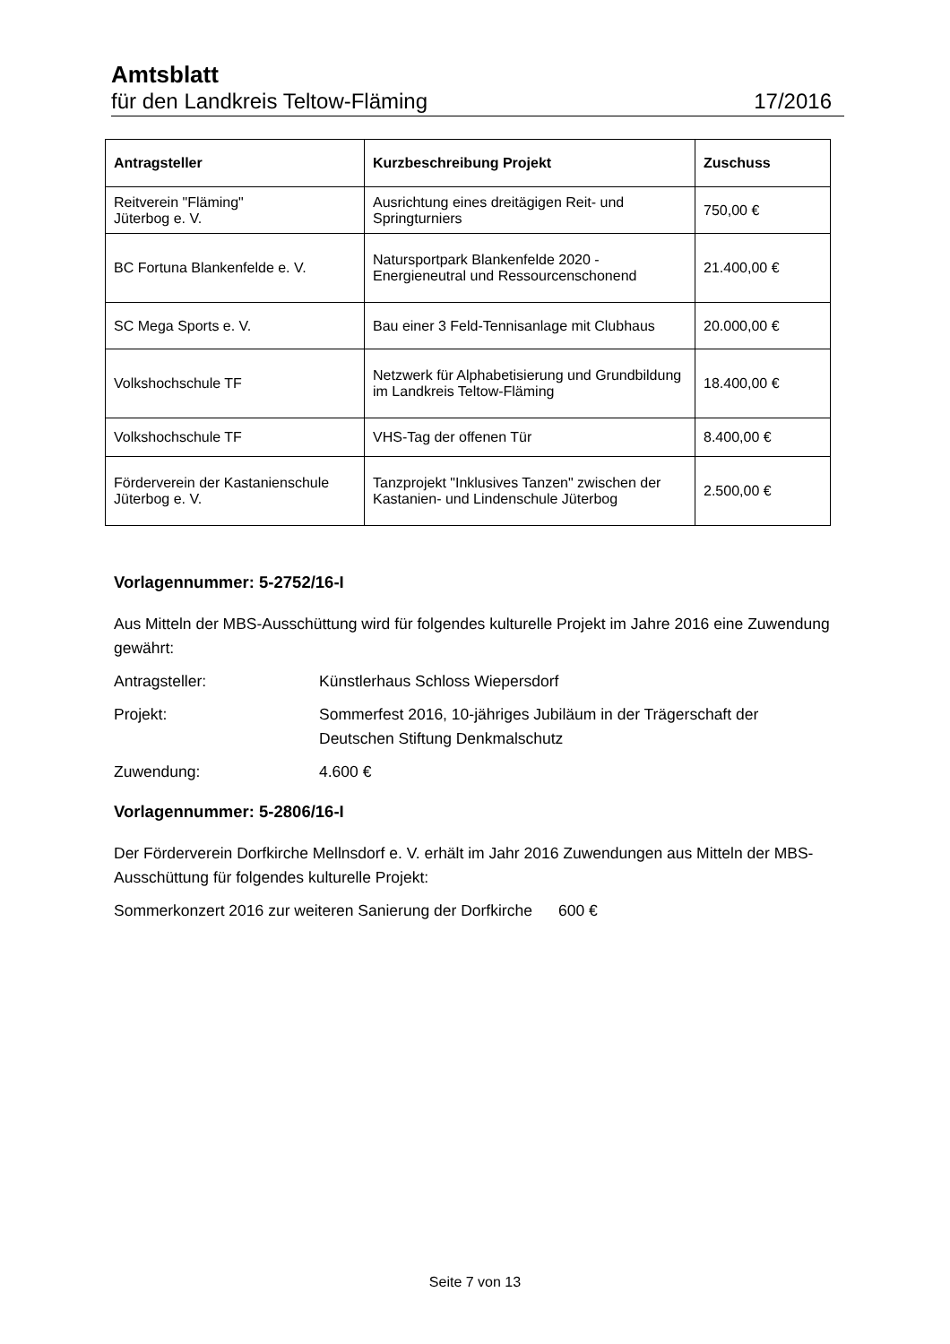Amtsblatt
für den Landkreis Teltow-Fläming 17/2016
| Antragsteller | Kurzbeschreibung Projekt | Zuschuss |
| --- | --- | --- |
| Reitverein "Fläming" Jüterbog e. V. | Ausrichtung eines dreitägigen Reit- und Springturniers | 750,00 € |
| BC Fortuna Blankenfelde e. V. | Natursportpark Blankenfelde 2020 - Energieneutral und Ressourcenschonend | 21.400,00 € |
| SC Mega Sports e. V. | Bau einer 3 Feld-Tennisanlage mit Clubhaus | 20.000,00 € |
| Volkshochschule TF | Netzwerk für Alphabetisierung und Grundbildung im Landkreis Teltow-Fläming | 18.400,00 € |
| Volkshochschule TF | VHS-Tag der offenen Tür | 8.400,00 € |
| Förderverein der Kastanienschule Jüterbog e. V. | Tanzprojekt "Inklusives Tanzen" zwischen der Kastanien- und Lindenschule Jüterbog | 2.500,00 € |
Vorlagennummer: 5-2752/16-I
Aus Mitteln der MBS-Ausschüttung wird für folgendes kulturelle Projekt im Jahre 2016 eine Zuwendung gewährt:
Antragsteller: Künstlerhaus Schloss Wiepersdorf
Projekt: Sommerfest 2016, 10-jähriges Jubiläum in der Trägerschaft der Deutschen Stiftung Denkmalschutz
Zuwendung: 4.600 €
Vorlagennummer: 5-2806/16-I
Der Förderverein Dorfkirche Mellnsdorf e. V. erhält im Jahr 2016 Zuwendungen aus Mitteln der MBS-Ausschüttung für folgendes kulturelle Projekt:
Sommerkonzert 2016 zur weiteren Sanierung der Dorfkirche 600 €
Seite 7 von 13